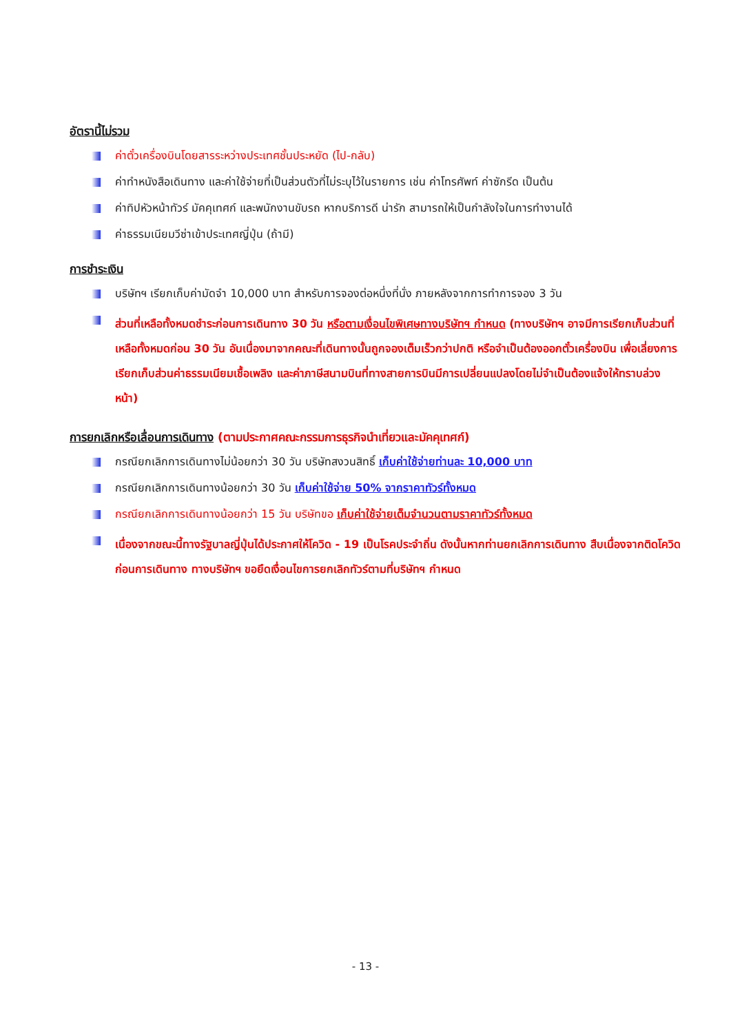อัตรานี้ไม่รวม
ค่าตั๋วเครื่องบินโดยสารระหว่างประเทศชั้นประหยัด (ไป-กลับ)
ค่าทำหนังสือเดินทาง และค่าใช้จ่ายที่เป็นส่วนตัวที่ไม่ระบุไว้ในรายการ เช่น ค่าโทรศัพท์ ค่าซักรีด เป็นต้น
ค่าทิปหัวหน้าทัวร์ มัคคุเทศก์ และพนักงานขับรถ หากบริการดี น่ารัก สามารถให้เป็นกำลังใจในการทำงานได้
ค่าธรรมเนียมวีซ่าเข้าประเทศญี่ปุ่น (ถ้ามี)
การชำระเงิน
บริษัทฯ เรียกเก็บค่ามัดจำ 10,000 บาท สำหรับการจองต่อหนึ่งที่นั่ง ภายหลังจากการทำการจอง 3 วัน
ส่วนที่เหลือทั้งหมดชำระก่อนการเดินทาง 30 วัน หรือตามเงื่อนไขพิเศษทางบริษัทฯ กำหนด (ทางบริษัทฯ อาจมีการเรียกเก็บส่วนที่เหลือทั้งหมดก่อน 30 วัน อันเนื่องมาจากคณะที่เดินทางนั้นถูกจองเต็มเร็วกว่าปกติ หรือจำเป็นต้องออกตั๋วเครื่องบิน เพื่อเลี่ยงการเรียกเก็บส่วนค่าธรรมเนียมเชื้อเพลิง และค่าภาษีสนามบินที่ทางสายการบินมีการเปลี่ยนแปลงโดยไม่จำเป็นต้องแจ้งให้ทราบล่วงหน้า)
การยกเลิกหรือเลื่อนการเดินทาง (ตามประกาศคณะกรรมการธุรกิจนำเที่ยวและมัคคุเทศก์)
กรณียกเลิกการเดินทางไม่น้อยกว่า 30 วัน บริษัทสงวนสิทธิ์ เก็บค่าใช้จ่ายท่านละ 10,000 บาท
กรณียกเลิกการเดินทางน้อยกว่า 30 วัน เก็บค่าใช้จ่าย 50% จากราคาทัวร์ทั้งหมด
กรณียกเลิกการเดินทางน้อยกว่า 15 วัน บริษัทขอ เก็บค่าใช้จ่ายเต็มจำนวนตามราคาทัวร์ทั้งหมด
เนื่องจากขณะนี้ทางรัฐบาลญี่ปุ่นได้ประกาศให้โควิด - 19 เป็นโรคประจำถิ่น ดังนั้นหากท่านยกเลิกการเดินทาง สืบเนื่องจากติดโควิดก่อนการเดินทาง ทางบริษัทฯ ขอยึดเงื่อนไขการยกเลิกทัวร์ตามที่บริษัทฯ กำหนด
- 13 -